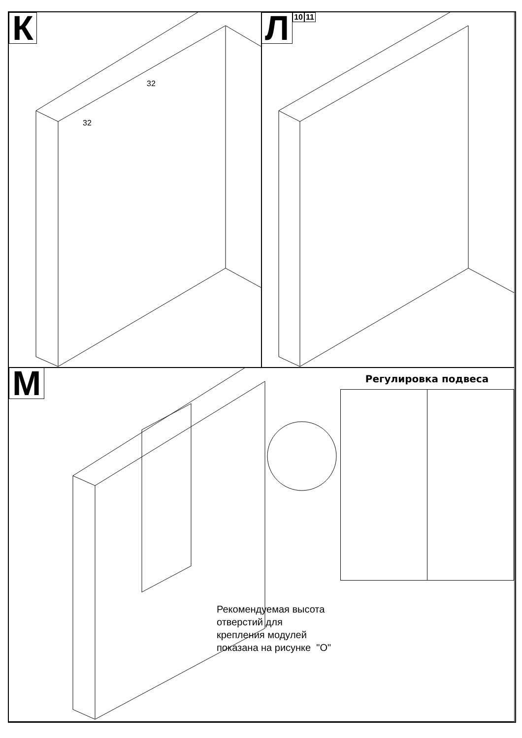К
32
32
Л
1011
М Регулировка подвеса
Рекомендуемая высота
отверстий для
крепления модулей
показана на рисунке "О"